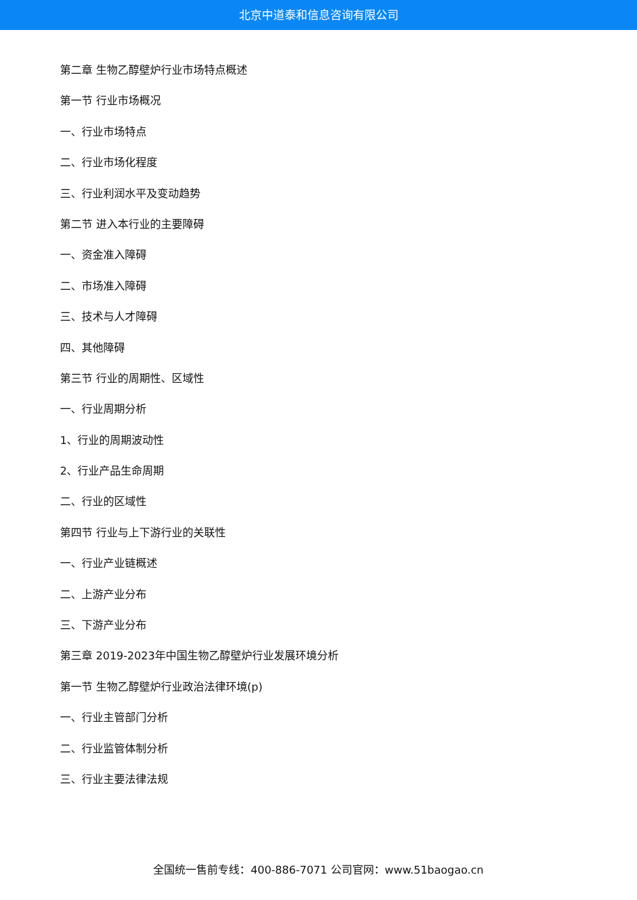北京中道泰和信息咨询有限公司
第二章 生物乙醇壁炉行业市场特点概述
第一节 行业市场概况
一、行业市场特点
二、行业市场化程度
三、行业利润水平及变动趋势
第二节 进入本行业的主要障碍
一、资金准入障碍
二、市场准入障碍
三、技术与人才障碍
四、其他障碍
第三节 行业的周期性、区域性
一、行业周期分析
1、行业的周期波动性
2、行业产品生命周期
二、行业的区域性
第四节 行业与上下游行业的关联性
一、行业产业链概述
二、上游产业分布
三、下游产业分布
第三章 2019-2023年中国生物乙醇壁炉行业发展环境分析
第一节 生物乙醇壁炉行业政治法律环境(p)
一、行业主管部门分析
二、行业监管体制分析
三、行业主要法律法规
全国统一售前专线：400-886-7071 公司官网：www.51baogao.cn